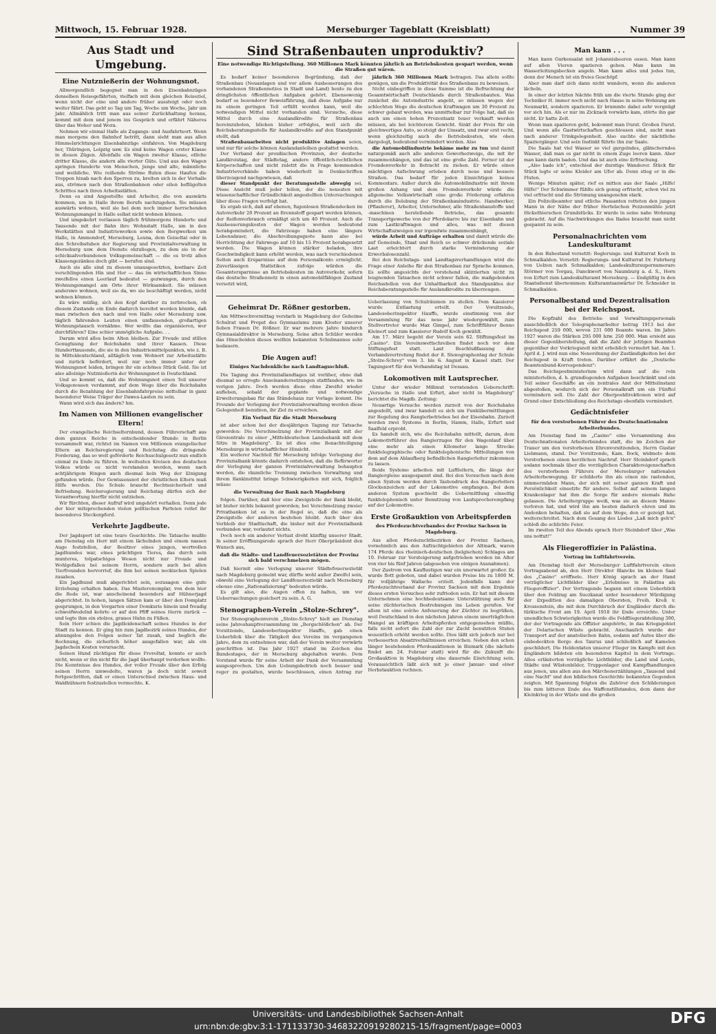Mittwoch, 15. Februar 1928. Merseburger Tageblatt (Kreisblatt) Nummer 39
Aus Stadt und Umgebung.
Eine Nutznießerin der Wohnungsnot.
Allmorgendlich begegnet man in den Eisenbahnzügen denselben Reisegefährten, vielfach mit dem gleichen Reiseziel, wenn nicht der eine und andere früher aussteigt oder noch weiter fährt. Das geht so Tag um Tag, Woche um Woche, Jahr um Jahr. Allmählich tritt man aus seiner Zurückhaltung heraus, kommt mit dem und jenem ins Gespräch und erfährt Näheres über das Woher und Wozu.
Nehmen wir einmal Halle als Zugangs- und Ausfahrtsort. Wenn man morgens den Bahnhof betritt, dann sieht man aus allen Himmelsrichtungen Eisenbahnzüge einfahren. Von Magdeburg her, Thüringen, Leipzig usw. Es sind keine Wagen erster Klasse in diesen Zügen. Allenfalls ein Wagen zweiter Klasse, etliche dritter Klasse, die andern alle vierter Güte. Und aus den Wagen springen Hunderte von Menschen, junge und alte, männliche und weibliche. Wie reißende Ströme fluten diese Haufen die Treppen hinab nach den Sperren zu, breiten sich in der Vorhalle aus, strömen nach den Straßenbahnen oder eilen beflügelten Schrittes nach ihren Arbeitsstätten.
Denn es sind Angestellte und Arbeiter, die von auswärts kommen, um in Halle ihrem Berufe nachzugehen. Sie müssen auswärts wohnen, weil sie bei dem noch immer herrschenden Wohnungsmangel in Halle selbst nicht wohnen können.
Und umgekehrt verlassen täglich frühmorgens Hunderte und Tausende mit der Bahn ihre Wohnstatt Halle, um in den Werkstätten und Industriewerken sowie den Bergwerken um Halle, in Ammendorf, Merseburg, Leuna, dem Geiseltal oder in den Schreibstuben der Regierung und Provinzialverwaltung in Merseburg usw. dem Dienste obzuliegen, zu dem sie in der schicksalverbundenen Volksgemeinschaft — die es trotz allen Klassengezänkes doch gibt — berufen sind.
Auch sie alle sind zu diesem unausgesetzten, kostbare Zeit verschlingenden Hin und Her — das im wirtschaftlichen Sinne zweifellos einen Leerlauf bedeutet — gezwungen, durch den Wohnungsmangel am Orte ihrer Wirksamkeit. Sie müssen anderswo wohnen, weil sie da, wo sie beschäftigt werden, nicht wohnen können.
Es wäre müßig, sich den Kopf darüber zu zerbrechen, ob diesem Zustande ein Ende dadurch bereitet werden könnte, daß man zwischen den nach und von Halle oder Merseburg usw. täglich fahrenden Leuten einen umfassenden, großartigen Wohnungstausch vornähme. Wer wollte das organisieren, wer durchführen? Eine schier unmögliche Aufgabe. . .
Darum wird alles beim Alten bleiben. Zur Freude und stillen Genugtuung der Reichsbahn und ihrer Kassen. Diese Hunderttausende, die sie in den Industriemittelpunkten, wie z. B. in Mitteldeutschland, alltäglich vom Wohnort zur Arbeitsstätte und zurück befördert, weil nur noch immer unter der Wohnungsnot leiden, bringen ihr ein schönes Stück Geld. Sie ist also alleinige Nutznießerin der Wohnungsnot in Deutschland.
Und so kommt es, daß die Wohnungsnot einen Teil unserer Volksgenossen verdammt, auf dem Wege über die Reichsbahn durch die Bezahlung der Eisenbahnfahrpreise mittelbar in ganz besonderer Weise Träger der Dawes-Lasten zu sein.
Wann wird sich das ändern? hm.
Im Namen von Millionen evangelischer Eltern!
Der evangelische Reichselternbund, dessen Führerschaft aus dem ganzen Reiche in entscheidender Stunde in Berlin versammelt war, richtet im Namen von Millionen evangelischer Eltern an Reichsregierung und Reichstag die dringende Forderung, das so weit geförderte Reichsschulgesetz nun endlich einmal zu Ende zu führen. In weitesten Kreisen des deutschen Volkes würde es nicht verstanden werden, wenn nach achtjährigem Ringen auch diesmal kein Weg der Einigung gefunden würde. Der Gewissensnot der christlichen Eltern muß Hilfe werden. Die Schule braucht Rechtssicherheit und Befriedung. Reichsregierung und Reichstag dürfen sich der Verantwortung hierfür nicht entziehen.
Wir fürchten, dieser Aufruf wird ungehört verhallen. Denn jede der hier mitsprechenden vielen politischen Parteien reitet ihr besonderes Steckenpferd.
Verkehrte Jagdbeute.
Der Jagdsport ist eine teure Geschichte. Die Tatsache mußte am Dienstag ein Herr mit einem lächelnden und einem nassen Auge feststellen, der Besitzer eines jungen, wertvollen Jagdhundes war, eines prächtigen Tieres, das durch sein munteres, tolpatschiges Wesen nicht nur Freude und Wohlgefallen bei seinem Herrn, sondern auch bei allen Tierfreunden hervorrief, die ihm bei seinen neckischen Spielen zusahen.
Ein Jagdhund muß abgerichtet sein, sozusagen eine gute Erziehung erhalten haben. Das Musterexemplar, von dem hier die Rede ist, war anscheinend besonders auf Hühnerjagd abgerichtet. In hohen, langen Sätzen kam er über den Domplatz gesprungen, in den Vorgarten einer Domkurie hinein und freudig schweifwedelnd kehrte er auf den Pfiff seines Herrn zurück — und legte ihm ein stolzes, graues Huhn zu Füßen.
Sein Herr schien die Jagdleidenschaft seines Hundes in der Stadt zu kennen. Er ging hin zum Jagdbezirk seines Hundes, der ahnungslos den Folgen seiner Tat zusah, und beglich die Rechnung, die sicherlich höher ausgefallen war, als ein Jagdschein Kosten verursacht.
Seinen Hund züchtigen für diese Freveltat, konnte er auch nicht, wenn er ihn nicht für die Jagd überhaupt verderben wollte. Die Kenntnisse des Hundes, der voller Freude über den Erfolg seinen Herrn umwedelte, waren ja doch nicht soweit fortgeschritten, daß er einen Unterschied zwischen Haus- und Waldhühnern festzustellen vermochte. K.
Sind Straßenbauten unproduktiv?
Eine notwendige Richtigstellung. 360 Millionen Mark könnten jährlich an Betriebskosten gespart werden, wenn die Straßen gut wären.
Es bedarf keiner besonderen Begründung, daß der Straßenbau (Neuanlagen und vor allem Ausbesserungen des vorhandenen Straßennetzes in Stadt und Land) heute zu den dringlichsten öffentlichen Aufgaben gehört. Ebensowenig bedarf es besonderer Beweisführung, daß diese Aufgabe nur zu einem geringen Teil erfüllt werden kann, weil die notwendigen Mittel nicht vorhanden sind. Versuche, diese Mittel durch eine Auslandkredite für Straßenbau hereinzuholen, blieben bisher erfolglos, weil sich die Reichsberatungsstelle für Auslandkredite auf den Standpunkt stellt, daß
Straßenbauarbeiten nicht produktive Anlagen seien, und nur für solche können Auslandanleihen gestattet werden.
Der Verband der preußischen Provinzen, der deutsche Landkreistag, der Städtetag, andere öffentlich-rechtlichen Körperschaften und nicht zuletzt die in Frage kommenden Industrieverbände haben wiederholt in Denkschriften überzeugend nachgewiesen, daß
dieser Standpunkt der Beratungsstelle abwegig sei. Diese Ansicht muß jeder teilen, der die neuesten mit wissenschaftlicher Gründlichkeit angestellten Untersuchungen über diese Fragen verfolgt hat.
Es ergab sich, daß auf ebenen, fugenlosen Straßendecken im Autoverkehr 20 Prozent an Brennstoff gespart werden können, der Reifenverbrauch ermäßigt sich um 40 Prozent. Auch die Ausbesserungskosten der Wagen werden bedeutend herabgemindert, die Fahrzeuge haben eine längere Lebensdauer, die Abschreibungsquote kann also bei Herrichtung der Fahrwege auf 10 bis 15 Prozent herabgesetzt werden. Die Wagen können stärker beladen, ihre Geschwindigkeit kann erhöht werden, was nach verschiedenen Seiten auch Ersparnisse auf dem Personalkonto ermöglicht. Zuverlässigen Statistiken zufolge würden die Gesamtersparnisse an Betriebskosten im Autoverkehr, sofern das deutsche Straßennetz in einen automobilfähigen Zustand versetzt wird,
jährlich 360 Millionen Mark betragen. Das allein sollte genügen, um die Produktivität des Straßenbaus zu beweisen.
Nicht einbegriffen in diese Summe ist die Befruchtung der Gesamtwirtschaft Deutschlands durch Straßenbauten. Was zunächst die Autoindustrie angeht, so müssen wegen der schlechten Wege die deutschen Kraftwagen um 30 Prozent zu schwer gebaut werden, was unmittelbar zur Folge hat, daß sie auch um einen hohen Prozentsatz teuer verkauft werden müssen, als bei leichterem Gewicht. Sinkt der Preis für ein gleichwertiges Auto, so steigt der Umsatz, und zwar erst recht, wenn gleichzeitig auch die Betriebskosten, wie oben dargelegt, bedeutend vermindert werden. Also
die Automobilindustrie bekäme mehr zu tun und damit naturgemäß auch alle anderen Gewerbezweige, die mit ihr zusammenhängen, und das ist eine große Zahl. Ferner ist der Fremdenverkehr in Betracht zu ziehen. Er würde einen mächtigen Aufschwung erleben durch neue und bessere Straßen. Das bedarf für jeden Einsichtigen keines Kommentars. Außer durch die Automobilindustrie mit ihrem großen Anhang und dem Fremdenverkehr würde die allgemeine Volkswirtschaft eine große Förderung erfahren durch die Belebung der Straßenbauindustrie. Handwerker, (Pflasterer), Arbeiter, Unternehmer, alle Straßenbaustoffe und -maschinen herstellende Betriebe, das gesamte Transportgewerbe von der Pferdekarre bis zur Eisenbahn und zum Lastkraftwagen und alles, was mit diesen Wirtschaftszweigen nur irgendwie zusammenhängt,
würde Arbeit und Aufträge erhalten und damit würde die auf Gemeinde, Staat und Reich so schwer drückende soziale Last erleichtert durch starke Verminderung der Erwerbslosenzahl.
Bei den Reichstags- und Landtagsverhandlungen wird die Frage einer Anleihe für den Straßenbau zur Sprache kommen. Es sollte angesichts der vorstehend skizzierten nicht zu leugnenden Tatsachen nicht schwer fallen, die maßgebenden Reichsstellen von der Unhaltbarkeit des Standpunktes der Reichsberatungsstelle für Auslandkredite zu überzeugen.
Geheimrat Dr. Rößner gestorben.
Am Mittwochvormittag verstarb in Magdeburg der Geheime Schulrat und Propst des Gymnasiums zum Kloster unserer lieben Frauen Dr. Rößner. Er war mehrere Jahre hindurch Gymnasialdirektor in Merseburg. Seine alten Schüler werden das Hinscheiden dieses weithin bekannten Schulmannes sehr bedauern.
Die Augen auf!
Einiges Nachdenkliche nach Landtagsschluß.
Die Tagung des Provinziallandtages ist vorüber, ohne daß diesmal so erregte Auseinandersetzungen stattfanden, wie im vorigen Jahre. Doch werden diese ohne Zweifel wieder aufleben, sobald der geplante und notwendige Erweiterungsbau für das Ständehaus zur Vorlage kommt. Die Freunde der Verlegung der Provinzialverwaltung werden diese Gelegenheit benutzen, ihr Ziel zu erreichen.
Ein Verlust für die Stadt Merseburg
ist aber schon bei der diesjährigen Tagung zur Tatsache geworden: Die Verschmelzung der Provinzialbank mit der Girozentrale zu einer „Mitteldeutschen Landesbank mit dem Sitze in Magdeburg". Es ist dies eine Benachteiligung Merseburgs in wirtschaftlicher Hinsicht.
Ein weiterer Nachteil für Merseburg infolge Verlegung der Provinzialbank könnte dadurch entstehen, daß die Befürworter der Verlegung der ganzen Provinzialverwaltung behaupten werden, die räumliche Trennung zwischen Verwaltung und ihrem Bankinstitut bringe Schwierigkeiten mit sich, folglich müsse
die Verwaltung der Bank nach Magdeburg
folgen. Darüber, daß hier eine Zweigstelle der Bank bleibt, ist bisher nichts bekannt geworden; bei Verschmelzung zweier Privatbanken ist es in der Regel so, daß die eine als Zweigstelle der anderen bestehen bleibt. Auch über den Verbleib der Stadtischaft, die bisher mit der Provinzialbank verbunden war, verlautet nichts.
Doch noch ein anderer Verlust droht künftig unserer Stadt. In seiner Eröffnungsrede sprach der Herr Oberpräsident den Wunsch aus,
daß die Städte- und Landfeuersozietäten der Provinz sich bald verschmelzen mögen.
Daß hiermit eine Verlegung unserer Städtefeuersozietät nach Magdeburg gemeint war, dürfte wohl außer Zweifel sein, obwohl eine Verlegung der Landfeuersozietät nach Merseburg ebenso eine „Rationalisierung" bedeuten würde.
Es gilt also, die Augen offen zu halten, um vor Ueberraschungen gesichert zu sein. A. G.
Stenographen-Verein „Stolze-Schrey".
Der Stenographenverein „Stolze-Schrey" hielt am Dienstag seine Jahreshauptversammlung im „Bergschlößchen" ab. Der Vorsitzende, Landesoberinspektor Hauffe, gab einen Ueberblick über die Tätigkeit des Vereins im vergangenen Jahre, dem zu entnehmen war, daß der Verein weiter vorwärts geschritten ist. Das Jahr 1927 stand im Zeichen des Bundestages, der in Merseburg abgehalten wurde. Dem Vorstand wurde für seine Arbeit der Dank der Versammlung ausgesprochen. Um den Uebungsbetrieb noch besser und reger zu gestalten, wurde beschlossen, einen Antrag zur Ueberlassung von Schulräumen zu stellen. Dem Kassierer wurde Entlastung erteilt. Der Vorsitzende, Landesoberinspektor Hauffe, wurde einstimmig von der Versammlung für das neue Jahr wiedergewählt, zum Stellvertreter wurde Max Gimpel, zum Schriftführer Benno Kleinert und zum Kassierer Rudolf Koch gewählt.
Am 17. März begeht der Verein sein 62. Stiftungsfest im „Casino". Ein Vereinswettschreiben findet noch vor dem Stiftungsfest statt. Laut Beschlußfassung der Verbandsvertretung findet der 8. Stenographentag der Schule „Stolze-Schrey" vom 3. bis 6. August in Kassel statt. Der Tagungsort für den Verbandstag ist Dessau.
Lokomotiven mit Lautsprecher.
Unter der wieder Mißmut verratenden Ueberschrift: „Versuche in Halle und Erfurt, aber nicht in Magdeburg" berichtet die Magdb. Zeitung:
Neuartige Versuche werden zurzeit von der Reichsbahn angestellt, und zwar handelt es sich um Funkübermittlungen zur Regelung des Rangierbetriebes bei der Eisenbahn. Zurzeit werden zwei Systeme in Berlin, Hamm, Halle, Erfurt und Saalfeld erprobt.
Es handelt sich, wie die Reichsbahn mitteilt, darum, dem Lokomotivführer des Rangierzuges für den Wagenlauf über eine mehr als einen Kilometer lange Strecke funktelegraphische oder funktelephonische Mitteilungen von dem auf dem Ablaufberg befindlichen Rangierleiter zukommen zu lassen.
Beide Systeme arbeiten mit Luftleitern, die längs der Rangiergleise ausgespannt sind. Bei den Versuchen nach dem einen System werden durch Tastendruck des Rangierleiters Glockenzeichen auf der Lokomotive empfangen. Bei dem anderen System geschieht die Uebermittlung einseitig funktelephonisch unter Benutzung von Lautsprecherempfang auf der Lokomotive.
Erste Großauktion von Arbeitspferden
des Pferdezuchtverbandes der Provinz Sachsen in Magdeburg.
Aus allen Pferdezuchtbezirken der Provinz Sachsen, vornehmlich aus den Aufzuchtgebieten der Altmark, waren 174 Pferde des rheinisch-deutschen (belgischen) Schlages am 10. Februar zur Versteigerung aufgetrieben worden im Alter von vier bis fünf Jahren (abgesehen von einigen Ausnahmen).
Der Zustrom von Kauflustigen war ein unerwartet großer. Es wurde flott geboten, und dabei wurden Preise bis zu 1800 M. für volljährige Wallache erzielt. Jedenfalls kann der Pferdezuchtverband der Provinz Sachsen mit dem Ergebnis dieses ersten Versuches sehr zufrieden sein. Er hat mit diesem Unternehmen eine hochbedeutsame Unterstützung auch für seine züchterischen Bestrebungen ins Leben gerufen. Vor allem ist eine solche Anfeuerung der Züchter zu begrüßen, weil Deutschland in den nächsten Jahren einem unerträglichen Mangel an kräftigen Arbeitspferden entgegensehen müßte, falls nicht sofort die Zahl der zur Zucht benutzten Stuten wesentlich erhöht werden sollte. Dies läßt sich jedoch nur bei verbesserten Absatzverhältnissen erreichen. Neben den schon länger bestehenden Pferdeauktionen in Bismark (die nächste findet am 24. Februar statt) wird für die Zukunft die Großauktion in Magdeburg eine dauernde Einrichtung sein. Voraussichtlich läßt sich mit je einer Januar- und einer Herbstauktion rechnen.
Man kann . . .
Man kann Gurkensalat mit Johannisbeeren essen. Man kann auf allen Vieren spazieren gehen. Man kann im Wasserleitungsbecken angeln. Man kann alles und jedes tun, denn der Mensch ist ein freies Geschöpf.
Aber man darf sich dann nicht wundern, wenn die anderen lächeln.
In einer der letzten Nächte früh um die vierte Stunde ging der Techniker H. immer noch nicht nach Hause in seine Wohnung am Neumarkt, sondern spazieren. Er brummte dabei sehr vergnügt vor sich hin. Als er nur im Zickzack vorwärts kam, störte ihn gar nicht. Er hatte Zeit.
Wenn man spazieren geht, bekommt man Durst. Großen Durst. Und wenn alle Gastwirtschaften geschlossen sind, sucht man nach anderer Trinkgelegenheit. Also suchte der nächtliche Spaziergänger. Und sein Instinkt führte ihn zur Saale.
Die Saale hat viel Wasser so viel gurgelndes, glätscherndes Wasser, daß man es gar nicht in einem Zuge leeren kann. Aber man kann darin baden. Und das ist auch eine Erfrischung.
„Also bade ich", entschied der durstige Wanderer. Stück für Stück legte er seine Kleider am Ufer ab. Denn stieg er in die Fluten.
Wenige Minuten später, rief es mitten aus der Saale „Hilfe! Hilfe!" Der Schwimmer fühlte sich genug erfrischt, schon viel zu viel erfrischt und die Strömung unangenehm stark.
Ein Polizeibeamter und etliche Passanten retteten den jungen Mann in der Nähe der früher Hertelschen Pezzenmühle jetzt Hickethierschen Grundstücks. Er wurde in seine nahe Wohnung gebracht. Auf die Nachwirkungen des Bades braucht man nicht gespannt zu sein.
Personalnachrichten vom Landeskulturamt
In den Ruhestand versetzt: Regierungs- und Kulturrat Koch in Schmalkalden. Versetzt: Regierungs- und Kulturrat Dr. Fuhrberg von Uelzen nach Schmalkalden; Landeskultursupernumerare Störmer von Torgau, Danckwort von Naumburg a. d. S., Horn von Erfurt zum Landeskulturamt Merseburg. — Endgültig in den Staatsdienst übernommen: Kulturamtsanwärter Dr. Schneider in Schmalkalden.
Personalbestand und Dezentralisation bei der Reichspost.
Die Kopfzahl des Betriebs- und Verwaltungspersonals ausschließlich der Telegraphenarbeiter betrug 1913 bei der Reichspost 259 000, wovon 231 000 Beamte waren. Im Jahre 1927 waren die Stärken 295 000 bzw. 250 000. Man ersieht aus dieser Gegenüberstellung, daß die Zahl der jetzigen Beamten gegenüber der Vorkriegszeit nicht erheblich vermehrt hat. Am 1. April d. J. wird nun eine Neuordnung der Zuständigkeiten bei der Reichspost in Kraft treten. Darüber erfährt die „Deutsche Beamtenbund-Korrespondenz":
Das Reichspostministerium wird dann auf die rein ministeriellen, d. h. grundlegenden Aufgaben beschränkt und ein Teil seiner Geschäfte an ein zentrales Amt der Mittelinstanz abgestoßen, wodurch sich der Personalkraft um ein Fünftel vermindern soll. Die Zahl der Oberpostdirektionen wird auf Grund einer Entschließung des Reichstags ebenfalls vermindert.
Gedächtnisfeier
für den verstorbenen Führer des Deutschnationalen Arbeiterbundes.
Am Dienstag fand im „Casino" eine Versammlung des Deutschnationalen Arbeiterbundes statt, die im Zeichen der Trauer um den verstorbenen Ehrenvorsitzenden, Herrn Gustav Liebmann, stand. Der Vorsitzende, Kam. Bock, widmete dem Verstorbenen einen herzlichen Nachruf. Herr Steinbdorf sprach sodann nochmals über die vorzüglichen Charaktereigenschaften des verstorbenen Führers der Merseburger nationalen Arbeiterbewegung. Er schilderte ihn als einen nie rastenden, nimmermüden Mann, der sich mit seiner ganzen Kraft und Persönlichkeit einsetzte für andere. Selbst auf seinem langen Krankenlager hat ihm die Sorge für andere niemals Ruhe gelassen. Die Arbeitergruppe weiß, was sie an diesem Manne verloren hat, und wird ihn am besten dadurch ehren und im Andenken behalten, daß sie auf dem Wege, den er gezeigt hat, weiterschreitet. Nach dem Gesang des Liedes „Laß mich geh'n" schloß die schlichte Feier.
Im zweiten Teil des Abends sprach Herr Steinbdorf über „Was uns nottut!"
Als Fliegeroffizier in Palästina.
Vortrag im Luftfahrtverein.
Am Dienstag hielt der Merseburger Luftfahrtverein einen Vortragsabend ab, den Herr Direktor Blancke im kleinen Saal des „Casino" eröffnete. Herr König sprach an der Hand vorzüglicher Lichtbilder über „Erlebnisse in Palästina als Fliegeroffizier". Der Vortragende begann mit einem Ueberblick über den Feldzug am Suezkanal unter besonderer Würdigung der Expedition des damaligen Obersten, Freih. Kreß v. Kressenstein, die mit dem Durchbruch der Engländer durch die türkische Front am 19. April 1918 ihr Ende erreichte. Unter unendlichen Schwierigkeiten wurde die Feldfliegerabteilung 300, der der Vortragende als Offizier angehörte, in das Kriegsgebiet der Delarischen Wüste gebracht. Anschaulich wurde der Transport auf der anatolischen Bahn, sodann auf Autos über die eisbedeckten Berge des Taurus und schließlich auf Kamelen geschildert. Die Heldentaten unserer Flieger im Kampfe mit den Engländern bildeten ein besonderes Kapitel in dem Vortrage. Alles erläuterten vorzügliche Lichtbilder, die Land und Leute, Städte und Wüstenbilder, Truppenlager und Kampfhandlungen aus jenen, uns allen aus den Märchenerzählungen „Tausend und eine Nacht" und den biblischen Geschichte bekannten Gegenden zeigten. Mit Spannung folgten die Zuhörer den Schilderungen bis zum bitteren Ende des Waffenstillstandes, dem dann der Kleinkrieg in der Wüste und die großen
Universitäts- und Landesbibliothek Sachsen-Anhalt
urn:nbn:de:gbv:3:1-171133730-34683220919280215-15/fragment/page=0003
DFG